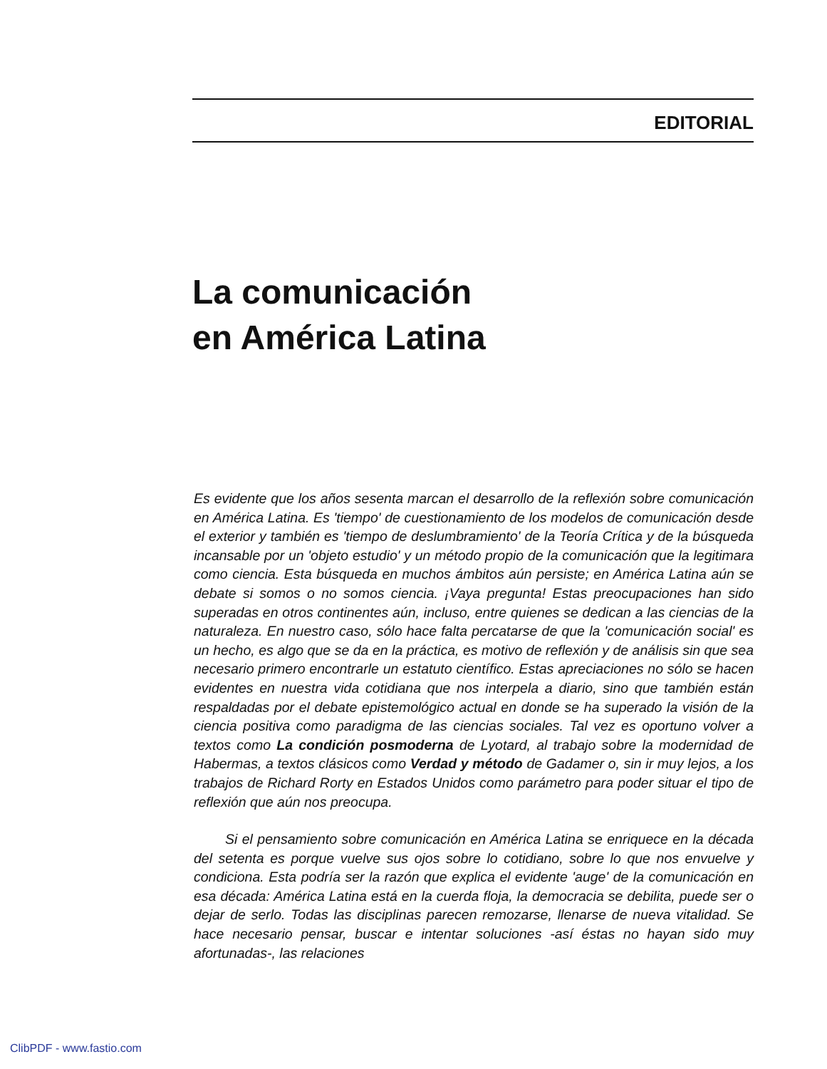EDITORIAL
La comunicación
en América Latina
Es evidente que los años sesenta marcan el desarrollo de la reflexión sobre comunicación en América Latina. Es 'tiempo' de cuestionamiento de los modelos de comunicación desde el exterior y también es 'tiempo de deslumbramiento' de la Teoría Crítica y de la búsqueda incansable por un 'objeto estudio' y un método propio de la comunicación que la legitimara como ciencia. Esta búsqueda en muchos ámbitos aún persiste; en América Latina aún se debate si somos o no somos ciencia. ¡Vaya pregunta! Estas preocupaciones han sido superadas en otros continentes aún, incluso, entre quienes se dedican a las ciencias de la naturaleza. En nuestro caso, sólo hace falta percatarse de que la 'comunicación social' es un hecho, es algo que se da en la práctica, es motivo de reflexión y de análisis sin que sea necesario primero encontrarle un estatuto científico. Estas apreciaciones no sólo se hacen evidentes en nuestra vida cotidiana que nos interpela a diario, sino que también están respaldadas por el debate epistemológico actual en donde se ha superado la visión de la ciencia positiva como paradigma de las ciencias sociales. Tal vez es oportuno volver a textos como La condición posmoderna de Lyotard, al trabajo sobre la modernidad de Habermas, a textos clásicos como Verdad y método de Gadamer o, sin ir muy lejos, a los trabajos de Richard Rorty en Estados Unidos como parámetro para poder situar el tipo de reflexión que aún nos preocupa.
Si el pensamiento sobre comunicación en América Latina se enriquece en la década del setenta es porque vuelve sus ojos sobre lo cotidiano, sobre lo que nos envuelve y condiciona. Esta podría ser la razón que explica el evidente 'auge' de la comunicación en esa década: América Latina está en la cuerda floja, la democracia se debilita, puede ser o dejar de serlo. Todas las disciplinas parecen remozarse, llenarse de nueva vitalidad. Se hace necesario pensar, buscar e intentar soluciones -así éstas no hayan sido muy afortunadas-, las relaciones
ClibPDF - www.fastio.com